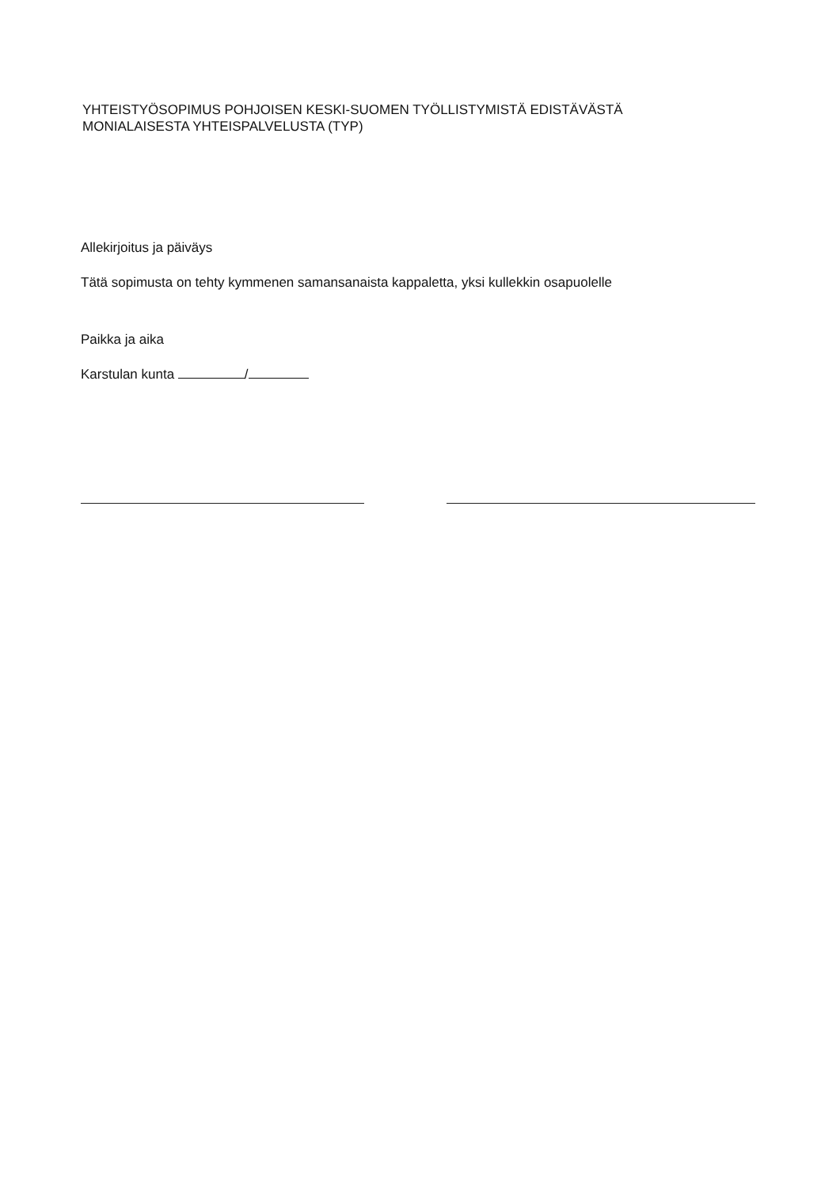YHTEISTYÖSOPIMUS POHJOISEN KESKI-SUOMEN TYÖLLISTYMISTÄ EDISTÄVÄSTÄ
MONIALAISESTA YHTEISPALVELUSTA (TYP)
Allekirjoitus ja päiväys
Tätä sopimusta on tehty kymmenen samansanaista kappaletta, yksi kullekkin osapuolelle
Paikka ja aika
Karstulan kunta /